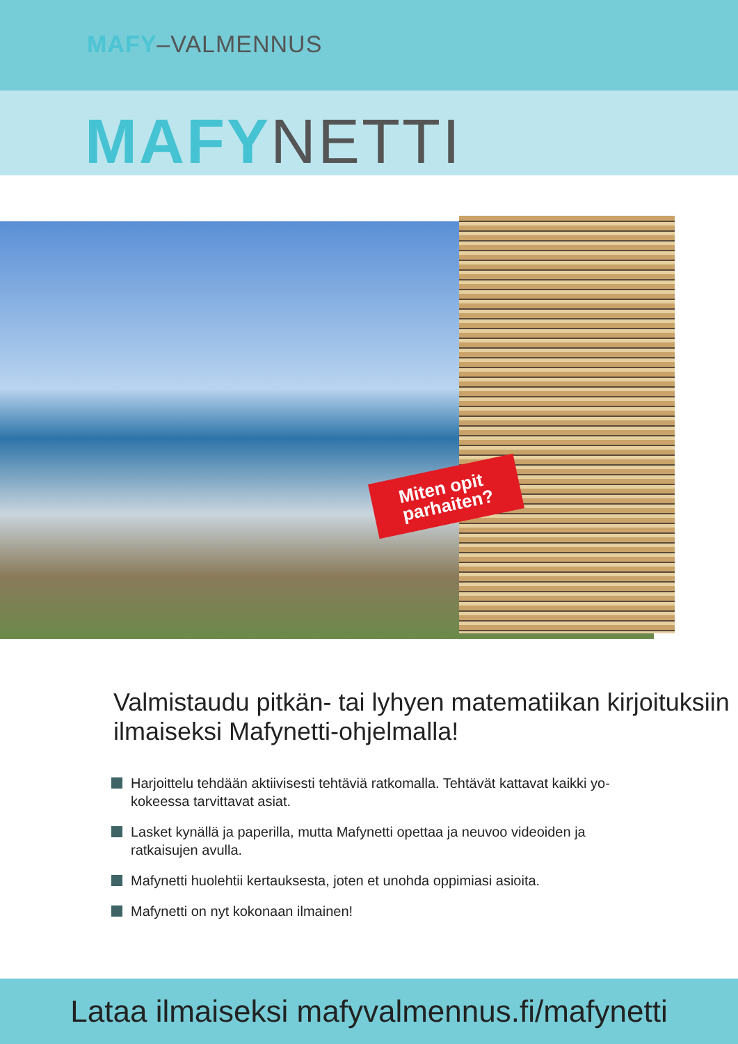MAFY–VALMENNUS
MAFY NETTI
Miten opit
parhaiten?
Valmistaudu pitkän- tai lyhyen matematiikan kirjoituksiin ilmaiseksi Mafynetti-ohjelmalla!
Harjoittelu tehdään aktiivisesti tehtäviä ratkomalla. Tehtävät kattavat kaikki yo-kokeessa tarvittavat asiat.
Lasket kynällä ja paperilla, mutta Mafynetti opettaa ja neuvoo videoiden ja ratkaisujen avulla.
Mafynetti huolehtii kertauksesta, joten et unohda oppimiasi asioita.
Mafynetti on nyt kokonaan ilmainen!
Lataa ilmaiseksi mafyvalmennus.fi/mafynetti